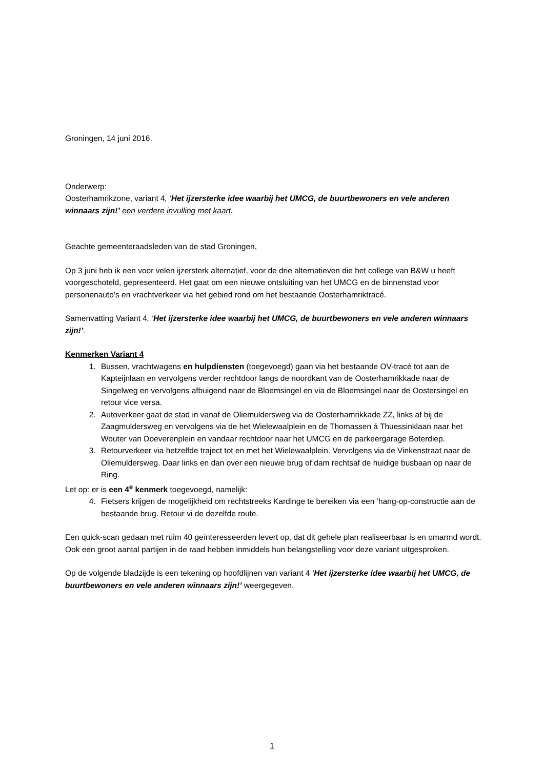Groningen, 14 juni 2016.
Onderwerp:
Oosterhamrikzone, variant 4, ‘Het ijzersterke idee waarbij het UMCG, de buurtbewoners en vele anderen winnaars zijn!’ een verdere invulling met kaart.
Geachte gemeenteraadsleden van de stad Groningen,
Op 3 juni heb ik een voor velen ijzersterk alternatief, voor de drie alternatieven die het college van B&W u heeft voorgeschoteld, gepresenteerd. Het gaat om een nieuwe ontsluiting van het UMCG en de binnenstad voor personenauto’s en vrachtverkeer via het gebied rond om het bestaande Oosterhamriktracé.
Samenvatting Variant 4, ‘Het ijzersterke idee waarbij het UMCG, de buurtbewoners en vele anderen winnaars zijn!’.
Kenmerken Variant 4
1. Bussen, vrachtwagens en hulpdiensten (toegevoegd) gaan via het bestaande OV-tracé tot aan de Kapteijnlaan en vervolgens verder rechtdoor langs de noordkant van de Oosterhamrikkade naar de Singelweg en vervolgens afbuigend naar de Bloemsingel en via de Bloemsingel naar de Oostersingel en retour vice versa.
2. Autoverkeer gaat de stad in vanaf de Oliemuldersweg via de Oosterhamrikkade ZZ, links af bij de Zaagmuldersweg en vervolgens via de het Wielewaalplein en de Thomassen á Thuessinklaan naar het Wouter van Doeverenplein en vandaar rechtdoor naar het UMCG en de parkeergarage Boterdiep.
3. Retourverkeer via hetzelfde traject tot en met het Wielewaalplein. Vervolgens via de Vinkenstraat naar de Oliemuldersweg. Daar links en dan over een nieuwe brug of dam rechtsaf de huidige busbaan op naar de Ring.
Let op: er is een 4<sup>e</sup> kenmerk toegevoegd, namelijk:
4. Fietsers krijgen de mogelijkheid om rechtstreeks Kardinge te bereiken via een ‘hang-op-constructie aan de bestaande brug. Retour vi de dezelfde route.
Een quick-scan gedaan met ruim 40 geïnteresseerden levert op, dat dit gehele plan realiseerbaar is en omarmd wordt. Ook een groot aantal partijen in de raad hebben inmiddels hun belangstelling voor deze variant uitgesproken.
Op de volgende bladzijde is een tekening op hoofdlijnen van variant 4 ‘Het ijzersterke idee waarbij het UMCG, de buurtbewoners en vele anderen winnaars zijn!’ weergegeven.
1